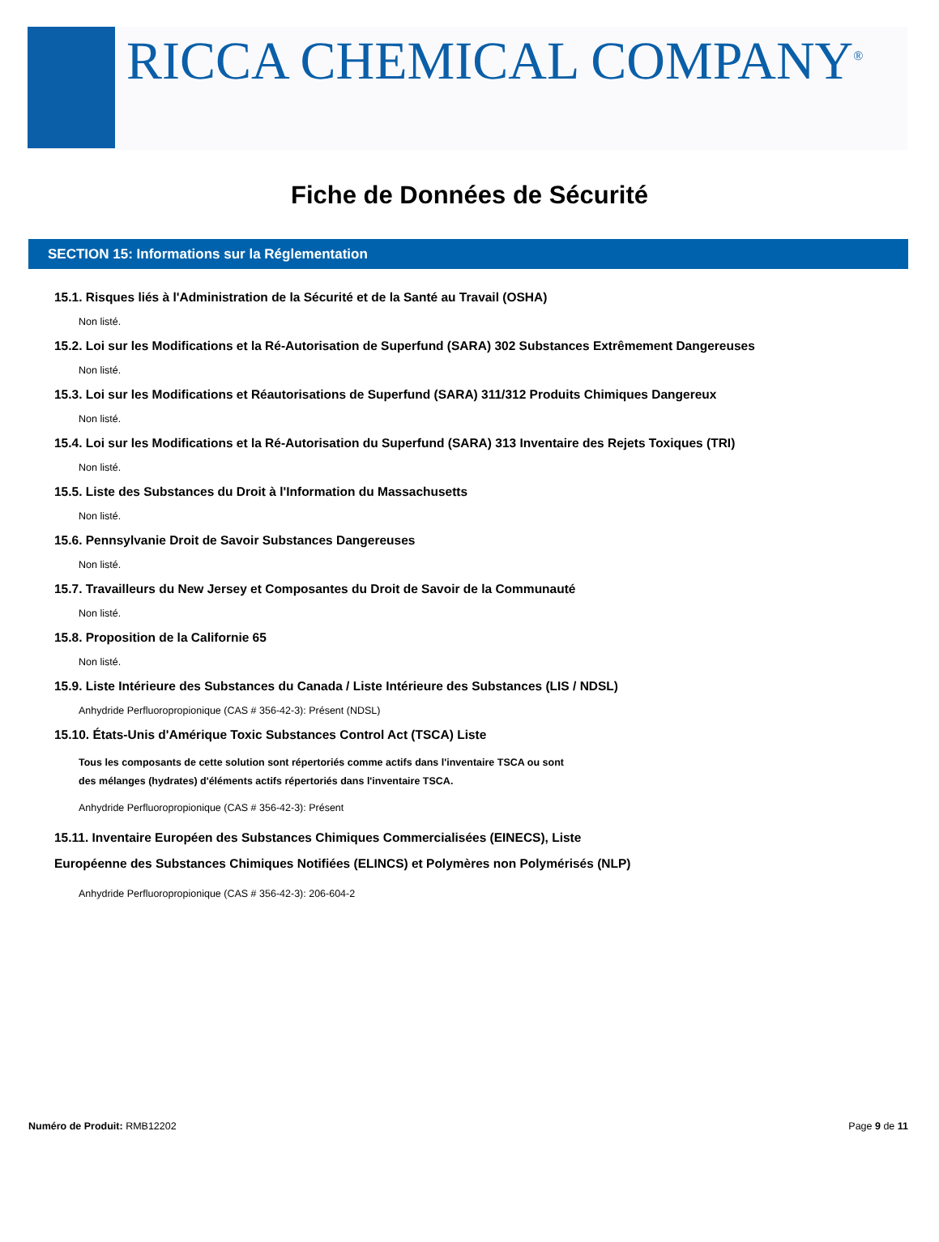RICCA CHEMICAL COMPANY<sup>®</sup>
Fiche de Données de Sécurité
SECTION 15: Informations sur la Réglementation
15.1. Risques liés à l'Administration de la Sécurité et de la Santé au Travail (OSHA)
Non listé.
15.2. Loi sur les Modifications et la Ré-Autorisation de Superfund (SARA) 302 Substances Extrêmement Dangereuses
Non listé.
15.3. Loi sur les Modifications et Réautorisations de Superfund (SARA) 311/312 Produits Chimiques Dangereux
Non listé.
15.4. Loi sur les Modifications et la Ré-Autorisation du Superfund (SARA) 313 Inventaire des Rejets Toxiques (TRI)
Non listé.
15.5. Liste des Substances du Droit à l'Information du Massachusetts
Non listé.
15.6. Pennsylvanie Droit de Savoir Substances Dangereuses
Non listé.
15.7. Travailleurs du New Jersey et Composantes du Droit de Savoir de la Communauté
Non listé.
15.8. Proposition de la Californie 65
Non listé.
15.9. Liste Intérieure des Substances du Canada / Liste Intérieure des Substances (LIS / NDSL)
Anhydride Perfluoropropionique (CAS # 356-42-3): Présent (NDSL)
15.10. États-Unis d'Amérique Toxic Substances Control Act (TSCA) Liste
Tous les composants de cette solution sont répertoriés comme actifs dans l'inventaire TSCA ou sont
des mélanges (hydrates) d'éléments actifs répertoriés dans l'inventaire TSCA.
Anhydride Perfluoropropionique (CAS # 356-42-3): Présent
15.11. Inventaire Européen des Substances Chimiques Commercialisées (EINECS), Liste
Européenne des Substances Chimiques Notifiées (ELINCS) et Polymères non Polymérisés (NLP)
Anhydride Perfluoropropionique (CAS # 356-42-3): 206-604-2
Numéro de Produit: RMB12202 Page 9 de 11